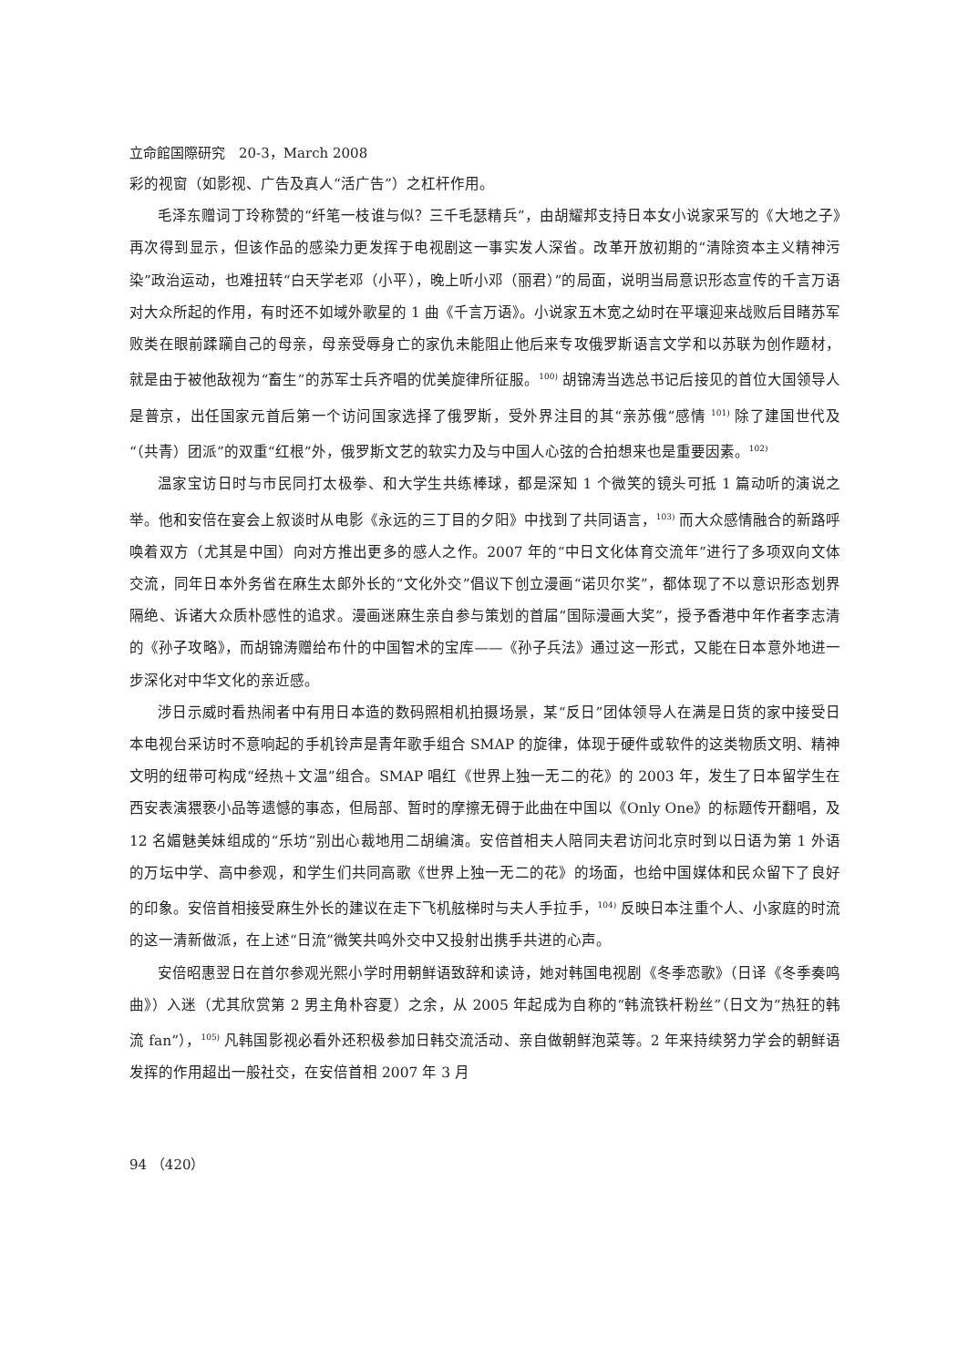立命館国際研究　20-3，March 2008
彩的视窗（如影视、广告及真人“活广告”）之杠杆作用。
毛泽东赠词丁玲称赞的“纤笔一枝谁与似？三千毛瑟精兵”，由胡耀邦支持日本女小说家采写的《大地之子》再次得到显示，但该作品的感染力更发挥于电视剧这一事实发人深省。改革开放初期的“清除资本主义精神污染”政治运动，也难扭转“白天学老邓（小平），晚上听小邓（丽君）”的局面，说明当局意识形态宣传的千言万语对大众所起的作用，有时还不如域外歌星的 1 曲《千言万语》。小说家五木宽之幼时在平壤迎来战败后目睹苏军败类在眼前蹂躏自己的母亲，母亲受辱身亡的家仇未能阻止他后来专攻俄罗斯语言文学和以苏联为创作题材，就是由于被他敌视为“畜生”的苏军士兵齐唱的优美旋律所征服。<sup>100)</sup> 胡锦涛当选总书记后接见的首位大国领导人是普京，出任国家元首后第一个访问国家选择了俄罗斯，受外界注目的其“亲苏俄”感情 <sup>101)</sup> 除了建国世代及“（共青）团派”的双重“红根”外，俄罗斯文艺的软实力及与中国人心弦的合拍想来也是重要因素。<sup>102)</sup>
温家宝访日时与市民同打太极拳、和大学生共练棒球，都是深知 1 个微笑的镜头可抵 1 篇动听的演说之举。他和安倍在宴会上叙谈时从电影《永远的三丁目的夕阳》中找到了共同语言，<sup>103)</sup> 而大众感情融合的新路呼唤着双方（尤其是中国）向对方推出更多的感人之作。2007 年的“中日文化体育交流年”进行了多项双向文体交流，同年日本外务省在麻生太郎外长的“文化外交”倡议下创立漫画“诺贝尔奖”，都体现了不以意识形态划界隔绝、诉诸大众质朴感性的追求。漫画迷麻生亲自参与策划的首届“国际漫画大奖”，授予香港中年作者李志清的《孙子攻略》，而胡锦涛赠给布什的中国智术的宝库——《孙子兵法》通过这一形式，又能在日本意外地进一步深化对中华文化的亲近感。
涉日示威时看热闹者中有用日本造的数码照相机拍摄场景，某“反日”团体领导人在满是日货的家中接受日本电视台采访时不意响起的手机铃声是青年歌手组合 SMAP 的旋律，体现于硬件或软件的这类物质文明、精神文明的纽带可构成“经热＋文温”组合。SMAP 唱红《世界上独一无二的花》的 2003 年，发生了日本留学生在西安表演猥亵小品等遗憾的事态，但局部、暂时的摩擦无碍于此曲在中国以《Only One》的标题传开翻唱，及 12 名媚魅美妹组成的“乐坊”别出心裁地用二胡编演。安倍首相夫人陪同夫君访问北京时到以日语为第 1 外语的万坛中学、高中参观，和学生们共同高歌《世界上独一无二的花》的场面，也给中国媒体和民众留下了良好的印象。安倍首相接受麻生外长的建议在走下飞机舷梯时与夫人手拉手，<sup>104)</sup> 反映日本注重个人、小家庭的时流的这一清新做派，在上述“日流”微笑共鸣外交中又投射出携手共进的心声。
安倍昭惠翌日在首尔参观光熙小学时用朝鲜语致辞和读诗，她对韩国电视剧《冬季恋歌》（日译《冬季奏鸣曲》）入迷（尤其欣赏第 2 男主角朴容夏）之余，从 2005 年起成为自称的“韩流铁杆粉丝”（日文为“热狂的韩流 fan”），<sup>105)</sup> 凡韩国影视必看外还积极参加日韩交流活动、亲自做朝鲜泡菜等。2 年来持续努力学会的朝鲜语发挥的作用超出一般社交，在安倍首相 2007 年 3 月
94 （420）